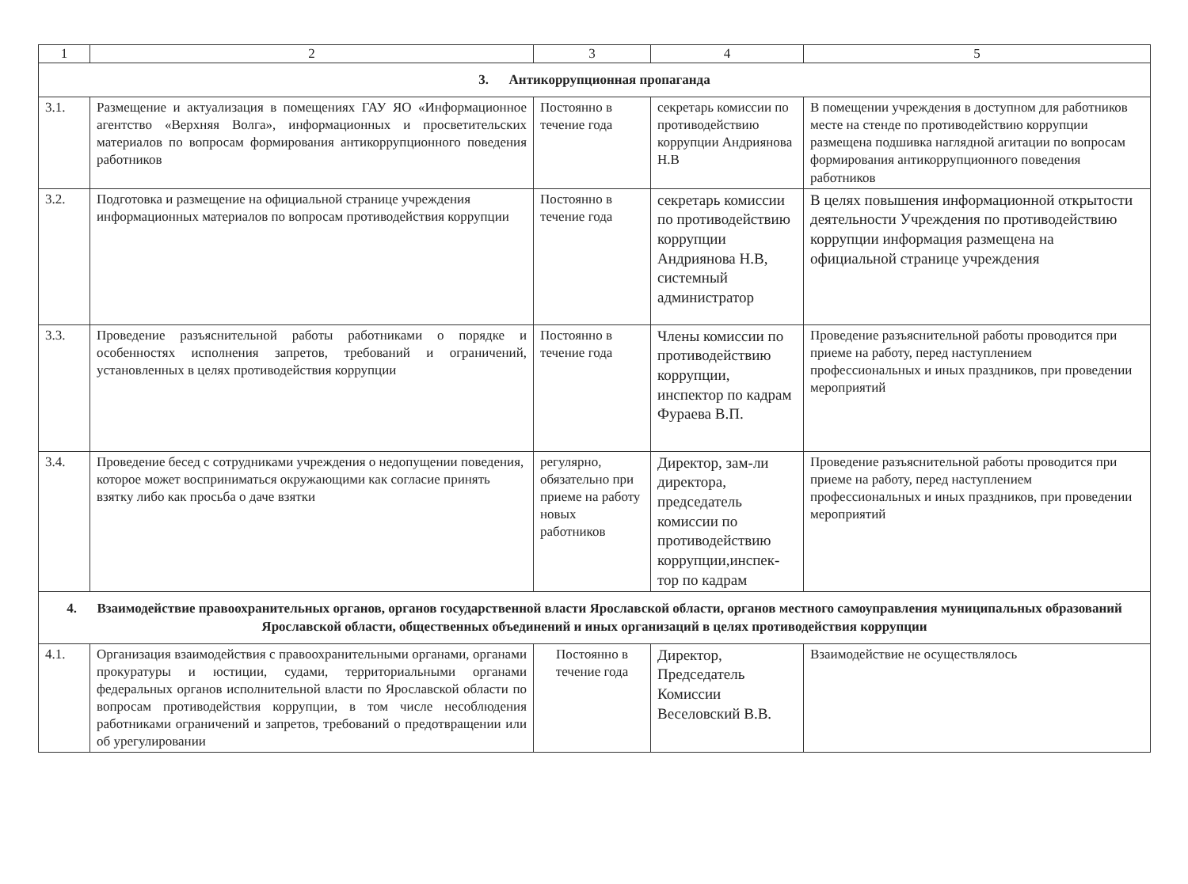| 1 | 2 | 3 | 4 | 5 |
| --- | --- | --- | --- | --- |
| 3. Антикоррупционная пропаганда | | | | |
| 3.1. | Размещение и актуализация в помещениях ГАУ ЯО «Информационное агентство «Верхняя Волга», информационных и просветительских материалов по вопросам формирования антикоррупционного поведения работников | Постоянно в течение года | секретарь комиссии по противодействию коррупции Андриянова Н.В | В помещении учреждения в доступном для работников месте на стенде по противодействию коррупции размещена подшивка наглядной агитации по вопросам формирования антикоррупционного поведения работников |
| 3.2. | Подготовка и размещение на официальной странице учреждения информационных материалов по вопросам противодействия коррупции | Постоянно в течение года | секретарь комиссии по противодействию коррупции Андриянова Н.В, системный администратор | В целях повышения информационной открытости деятельности Учреждения по противодействию коррупции информация размещена на официальной странице учреждения |
| 3.3. | Проведение разъяснительной работы работниками о порядке и особенностях исполнения запретов, требований и ограничений, установленных в целях противодействия коррупции | Постоянно в течение года | Члены комиссии по противодействию коррупции, инспектор по кадрам Фураева В.П. | Проведение разъяснительной работы проводится при приеме на работу, перед наступлением профессиональных и иных праздников, при проведении мероприятий |
| 3.4. | Проведение бесед с сотрудниками учреждения о недопущении поведения, которое может восприниматься окружающими как согласие принять взятку либо как просьба о даче взятки | регулярно, обязательно при приеме на работу новых работников | Директор, зам-ли директора, председатель комиссии по противодействию коррупции,инспек-тор по кадрам | Проведение разъяснительной работы проводится при приеме на работу, перед наступлением профессиональных и иных праздников, при проведении мероприятий |
| 4. Взаимодействие правоохранительных органов, органов государственной власти Ярославской области, органов местного самоуправления муниципальных образований Ярославской области, общественных объединений и иных организаций в целях противодействия коррупции | | | | |
| 4.1. | Организация взаимодействия с правоохранительными органами, органами прокуратуры и юстиции, судами, территориальными органами федеральных органов исполнительной власти по Ярославской области по вопросам противодействия коррупции, в том числе несоблюдения работниками ограничений и запретов, требований о предотвращении или об урегулировании | Постоянно в течение года | Директор, Председатель Комиссии Веселовский В.В. | Взаимодействие не осуществлялось |